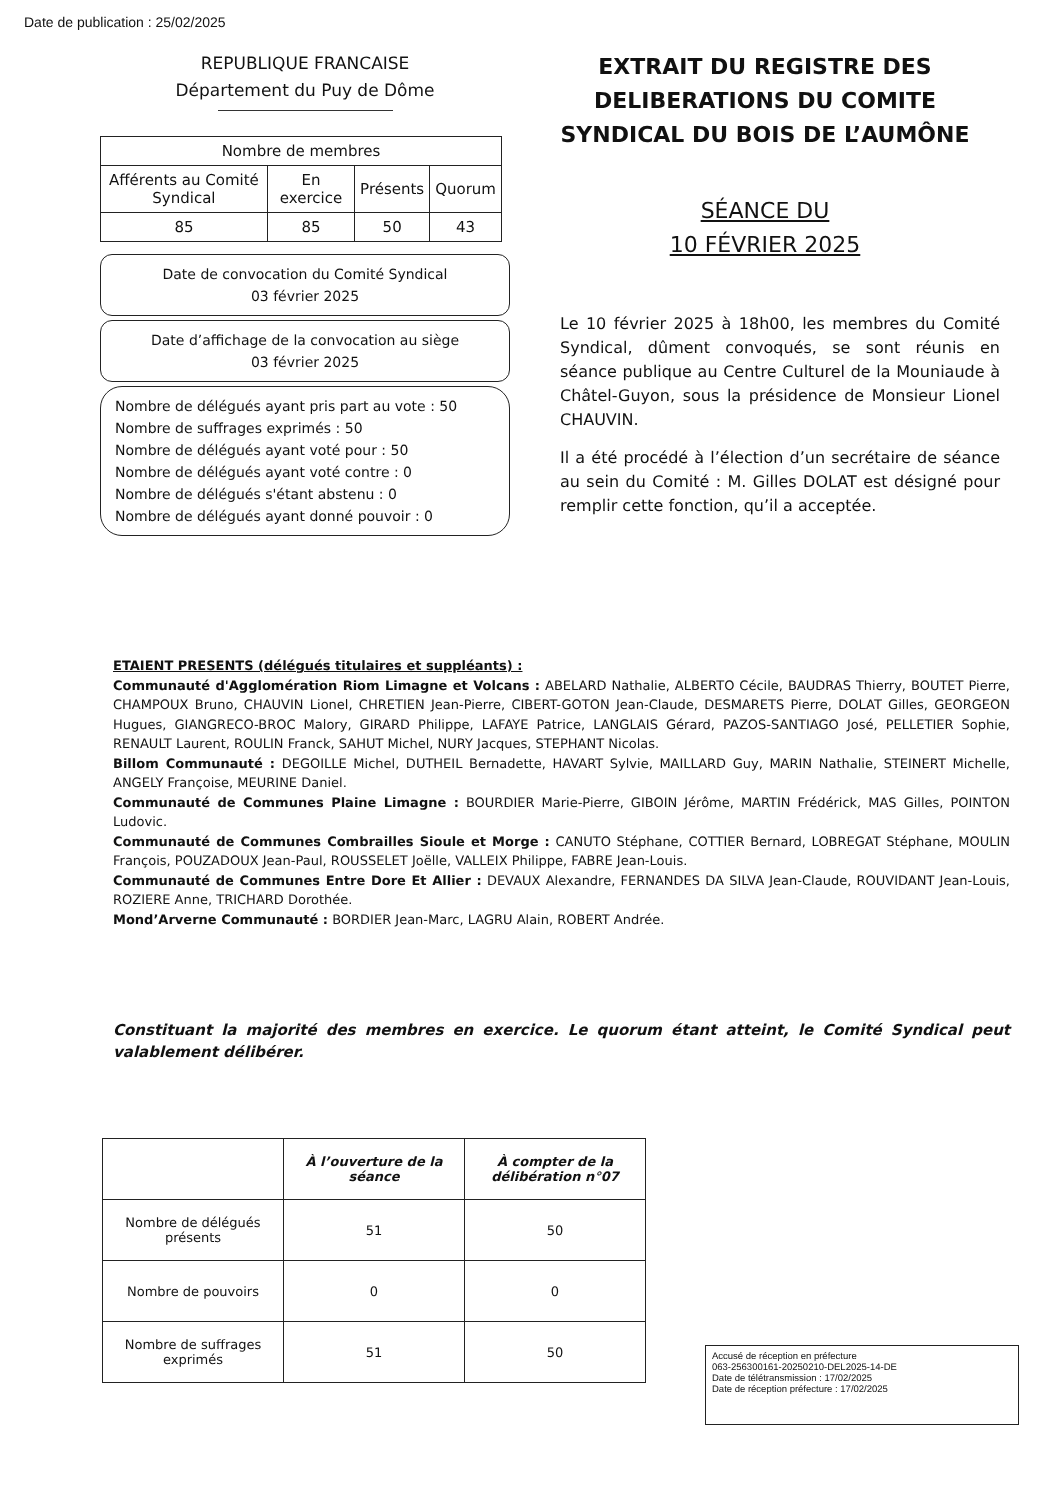Date de publication : 25/02/2025
REPUBLIQUE FRANCAISE
Département du Puy de Dôme
| Nombre de membres | | | |
| Afférents au Comité Syndical | En exercice | Présents | Quorum |
| 85 | 85 | 50 | 43 |
Date de convocation du Comité Syndical
03 février 2025
Date d’affichage de la convocation au siège
03 février 2025
Nombre de délégués ayant pris part au vote : 50
Nombre de suffrages exprimés : 50
Nombre de délégués ayant voté pour : 50
Nombre de délégués ayant voté contre : 0
Nombre de délégués s'étant abstenu : 0
Nombre de délégués ayant donné pouvoir : 0
EXTRAIT DU REGISTRE DES DELIBERATIONS DU COMITE SYNDICAL DU BOIS DE L’AUMÔNE
SÉANCE DU
10 FÉVRIER 2025
Le 10 février 2025 à 18h00, les membres du Comité Syndical, dûment convoqués, se sont réunis en séance publique au Centre Culturel de la Mouniaude à Châtel-Guyon, sous la présidence de Monsieur Lionel CHAUVIN.
Il a été procédé à l’élection d’un secrétaire de séance au sein du Comité : M. Gilles DOLAT est désigné pour remplir cette fonction, qu’il a acceptée.
ETAIENT PRESENTS (délégués titulaires et suppléants) :
Communauté d'Agglomération Riom Limagne et Volcans : ABELARD Nathalie, ALBERTO Cécile, BAUDRAS Thierry, BOUTET Pierre, CHAMPOUX Bruno, CHAUVIN Lionel, CHRETIEN Jean-Pierre, CIBERT-GOTON Jean-Claude, DESMARETS Pierre, DOLAT Gilles, GEORGEON Hugues, GIANGRECO-BROC Malory, GIRARD Philippe, LAFAYE Patrice, LANGLAIS Gérard, PAZOS-SANTIAGO José, PELLETIER Sophie, RENAULT Laurent, ROULIN Franck, SAHUT Michel, NURY Jacques, STEPHANT Nicolas.
Billom Communauté : DEGOILLE Michel, DUTHEIL Bernadette, HAVART Sylvie, MAILLARD Guy, MARIN Nathalie, STEINERT Michelle, ANGELY Françoise, MEURINE Daniel.
Communauté de Communes Plaine Limagne : BOURDIER Marie-Pierre, GIBOIN Jérôme, MARTIN Frédérick, MAS Gilles, POINTON Ludovic.
Communauté de Communes Combrailles Sioule et Morge : CANUTO Stéphane, COTTIER Bernard, LOBREGAT Stéphane, MOULIN François, POUZADOUX Jean-Paul, ROUSSELET Joëlle, VALLEIX Philippe, FABRE Jean-Louis.
Communauté de Communes Entre Dore Et Allier : DEVAUX Alexandre, FERNANDES DA SILVA Jean-Claude, ROUVIDANT Jean-Louis, ROZIERE Anne, TRICHARD Dorothée.
Mond’Arverne Communauté : BORDIER Jean-Marc, LAGRU Alain, ROBERT Andrée.
Constituant la majorité des membres en exercice. Le quorum étant atteint, le Comité Syndical peut valablement délibérer.
| | À l’ouverture de la séance | À compter de la délibération n°07 |
| --- | --- | --- |
| Nombre de délégués présents | 51 | 50 |
| Nombre de pouvoirs | 0 | 0 |
| Nombre de suffrages exprimés | 51 | 50 |
Accusé de réception en préfecture
063-256300161-20250210-DEL2025-14-DE
Date de télétransmission : 17/02/2025
Date de réception préfecture : 17/02/2025